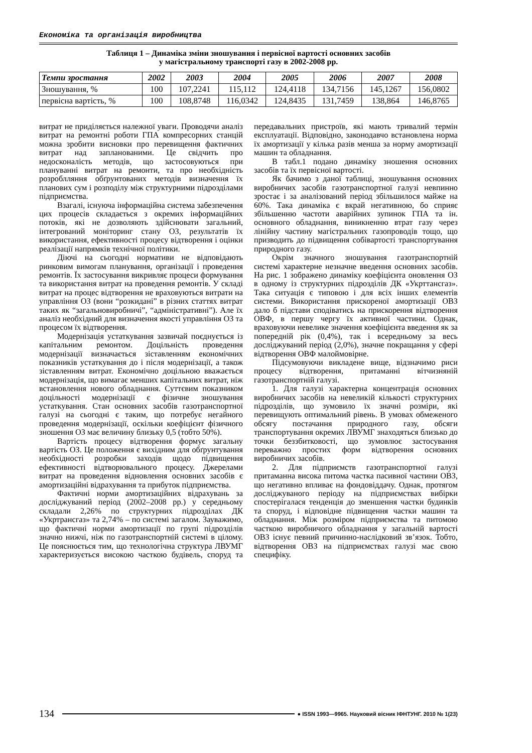Економіка та організація виробництва
Таблиця 1 – Динаміка зміни зношування і первісної вартості основних засобів
у магістральному транспорті газу в 2002-2008 рр.
| Темпи зростання | 2002 | 2003 | 2004 | 2005 | 2006 | 2007 | 2008 |
| --- | --- | --- | --- | --- | --- | --- | --- |
| Зношування, % | 100 | 107,2241 | 115,112 | 124,4118 | 134,7156 | 145,1267 | 156,0802 |
| первісна вартість, % | 100 | 108,8748 | 116,0342 | 124,8435 | 131,7459 | 138,864 | 146,8765 |
витрат не приділяється належної уваги. Проводячи аналіз витрат на ремонтні роботи ГПА компресорних станцій можна зробити висновки про перевищення фактичних витрат над запланованими. Це свідчить про недосконалість методів, що застосовуються при плануванні витрат на ремонти, та про необхідність розроблляння обґрунтованих методів визначення їх планових сум і розподілу між структурними підрозділами підприємства.
Взагалі, існуюча інформаційна система забезпечення цих процесів складається з окремих інформаційних потоків, які не дозволяють здійснювати загальний, інтегрований моніторинг стану ОЗ, результатів їх використання, ефективності процесу відтворення і оцінки реалізації напрямків технічної політики.
Діючі на сьогодні нормативи не відповідають ринковим вимогам планування, організації і проведення ремонтів. Їх застосування викривляє процеси формування та використання витрат на проведення ремонтів. У складі витрат на процес відтворення не враховуються витрати на управління ОЗ (вони “розкидані” в різних статтях витрат таких як “загальновиробничі”, “адміністративні”). Але їх аналіз необхідний для визначення якості управління ОЗ та процесом їх відтворення.
Модернізація устаткування зазвичай поєднується із капітальним ремонтом. Доцільність проведення модернізації визначається зіставленням економічних показників устаткування до і після модернізації, а також зіставленням витрат. Економічно доцільною вважається модернізація, що вимагає менших капітальних витрат, ніж встановлення нового обладнання. Суттєвим показником доцільності модернізації є фізичне зношування устаткування. Стан основних засобів газотранспортної галузі на сьогодні є таким, що потребує негайного проведення модернізації, оскільки коефіцієнт фізичного зношення ОЗ має величину близьку 0,5 (тобто 50%).
Вартість процесу відтворення формує загальну вартість ОЗ. Це положення є вихідним для обґрунтування необхідності розробки заходів щодо підвищення ефективності відтворювального процесу. Джерелами витрат на проведення відновлення основних засобів є амортизаційні відрахування та прибуток підприємства.
Фактичні норми амортизаційних відрахувань за досліджуваний період (2002–2008 рр.) у середньому складали 2,26% по структурних підрозділах ДК «Укртрансгаз» та 2,74% – по системі загалом. Зауважимо, що фактичні норми амортизації по групі підрозділів значно нижчі, ніж по газотранспортній системі в цілому. Це пояснюється тим, що технологічна структура ЛВУМГ характеризується високою часткою будівель, споруд та передавальних пристроїв, які мають тривалий термін експлуатації. Відповідно, законодавчо встановлена норма їх амортизації у кілька разів менша за норму амортизації машин та обладнання.
В табл.1 подано динаміку зношення основних засобів та їх первісної вартості.
Як бачимо з даної таблиці, зношування основних виробничих засобів газотранспортної галузі невпинно зростає і за аналізований період збільшилося майже на 60%. Така динаміка є вкрай негативною, бо сприяє збільшенню частоти аварійних зупинок ГПА та ін. основного обладнання, виникненню втрат газу через лінійну частину магістральних газопроводів тощо, що призводить до підвищення собівартості транспортування природного газу.
Окрім значного зношування газотранспортній системі характерне незначне введення основних засобів. На рис. 1 зображено динаміку коефіцієнта оновлення ОЗ в одному із структурних підрозділів ДК «Укрттансгаз». Така ситуація є типовою і для всіх інших елементів системи. Використання прискореної амортизації ОВЗ дало б підстави сподіватись на прискорення відтворення ОВФ, в першу чергу їх активної частини. Однак, враховуючи невелике значення коефіцієнта введення як за попередній рік (0,4%), так і всередньому за весь досліджуваний період (2,0%), значне покращання у сфері відтворення ОВФ малоймовірне.
Підсумовуючи викладене вище, відзначимо риси процесу відтворення, притаманні вітчизняній газотранспортній галузі.
1. Для галузі характерна концентрація основних виробничих засобів на невеликій кількості структурних підрозділів, що зумовило їх значні розміри, які перевищують оптимальний рівень. В умовах обмеженого обсягу постачання природного газу, обсяги транспортування окремих ЛВУМГ знаходяться близько до точки беззбитковості, що зумовлює застосування переважно простих форм відтворення основних виробничих засобів.
2. Для підприємств газотранспортної галузі притаманна висока питома частка пасивної частини ОВЗ, що негативно впливає на фондовіддачу. Однак, протягом досліджуваного періоду на підприємствах вибірки спостерігалася тенденція до зменшення частки будинків та споруд, і відповідне підвищення частки машин та обладнання. Між розміром підприємства та питомою часткою виробничого обладнання у загальній вартості ОВЗ існує певний причинно-наслідковий зв’язок. Тобто, відтворення ОВЗ на підприємствах галузі має свою специфіку.
134 ● ISSN 1993—9965. Науковий вісник ІФНТУНГ. 2010 № 1(23)